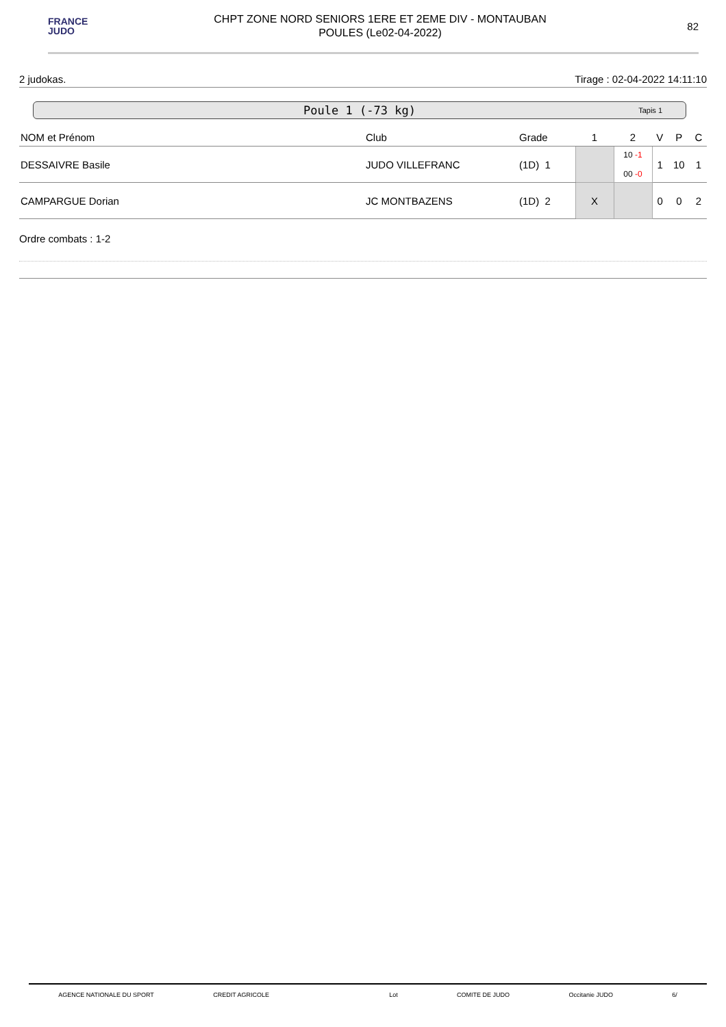FRANCE
JUDO
CHPT ZONE NORD SENIORS 1ERE ET 2EME DIV - MONTAUBAN
POULES (Le02-04-2022)
82
2 judokas. Tirage : 02-04-2022 14:11:10
Poule 1 (-73 kg) Tapis 1
| NOM et Prénom | Club | Grade | 1 | 2 | V | P | C |
| --- | --- | --- | --- | --- | --- | --- | --- |
| DESSAIVRE Basile | JUDO VILLEFRANC | (1D) 1 | | 10 -1 00 -0 | 1 | 10 | 1 |
| CAMPARGUE Dorian | JC MONTBAZENS | (1D) 2 | X | | 0 | 0 | 2 |
Ordre combats : 1-2
AGENCE NATIONALE DU SPORT CREDIT AGRICOLE Lot COMITE DE JUDO Occitanie JUDO 6/